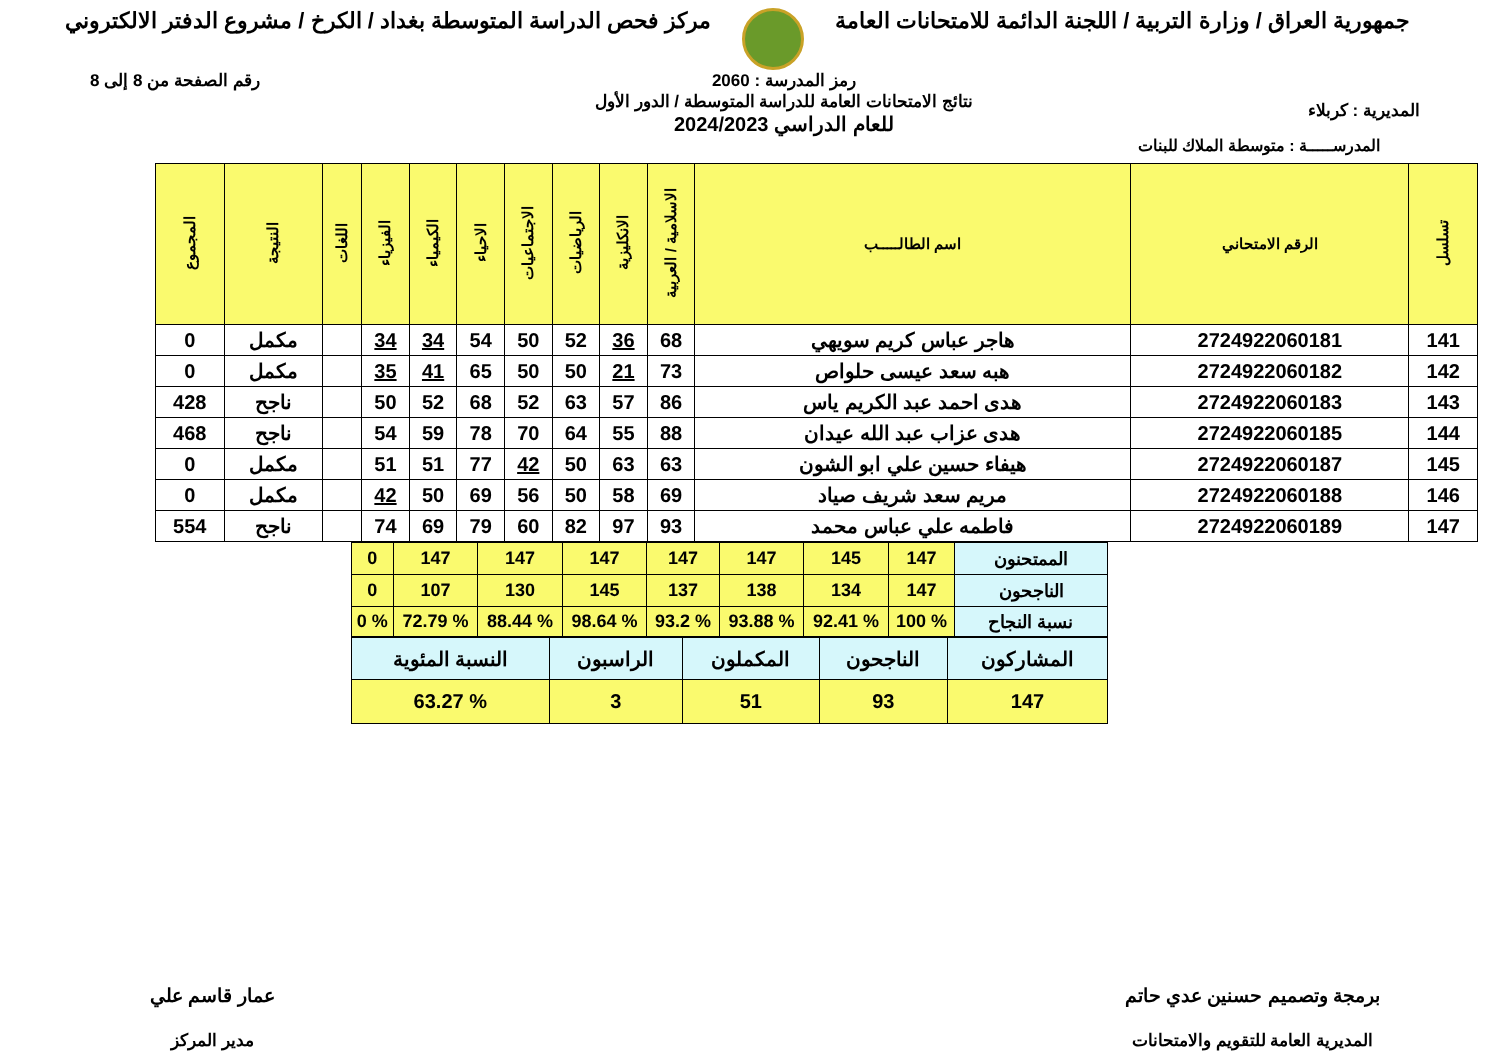جمهورية العراق / وزارة التربية / اللجنة الدائمة للامتحانات العامة
مركز فحص الدراسة المتوسطة بغداد / الكرخ / مشروع الدفتر الالكتروني
المديرية : كربلاء
رمز المدرسة : 2060
نتائج الامتحانات العامة للدراسة المتوسطة / الدور الأول
للعام الدراسي 2024/2023
رقم الصفحة من 8 إلى 8
المدرســـــة : متوسطة الملاك للبنات
| تسلسل | الرقم الامتحاني | اسم الطالـــــب | الاسلامية / العربية | الانكليزية | الرياضيات | الاجتماعيات | الاحياء | الكيمياء | الفيزياء | اللغات | النتيجة | المجموع |
| --- | --- | --- | --- | --- | --- | --- | --- | --- | --- | --- | --- | --- |
| 141 | 2724922060181 | هاجر عباس كريم سويهي | 68 | 36 | 52 | 50 | 54 | 34 | 34 | | مكمل | 0 |
| 142 | 2724922060182 | هبه سعد عيسى حلواص | 73 | 21 | 50 | 50 | 65 | 41 | 35 | | مكمل | 0 |
| 143 | 2724922060183 | هدى احمد عبد الكريم ياس | 86 | 57 | 63 | 52 | 68 | 52 | 50 | | ناجح | 428 |
| 144 | 2724922060185 | هدى عزاب عبد الله عيدان | 88 | 55 | 64 | 70 | 78 | 59 | 54 | | ناجح | 468 |
| 145 | 2724922060187 | هيفاء حسين علي ابو الشون | 63 | 63 | 50 | 42 | 77 | 51 | 51 | | مكمل | 0 |
| 146 | 2724922060188 | مريم سعد شريف صياد | 69 | 58 | 50 | 56 | 69 | 50 | 42 | | مكمل | 0 |
| 147 | 2724922060189 | فاطمه علي عباس محمد | 93 | 97 | 82 | 60 | 79 | 69 | 74 | | ناجح | 554 |
| الممتحنون | 147 | 145 | 147 | 147 | 147 | 147 | 147 | 0 |
| الناجحون | 147 | 134 | 138 | 137 | 145 | 130 | 107 | 0 |
| نسبة النجاح | % 100 | % 92.41 | % 93.88 | % 93.2 | % 98.64 | % 88.44 | % 72.79 | % 0 |
| المشاركون | الناجحون | المكملون | الراسبون | النسبة المئوية |
| 147 | 93 | 51 | 3 | % 63.27 |
برمجة وتصميم حسنين عدي حاتم
المديرية العامة للتقويم والامتحانات
عمار قاسم علي
مدير المركز